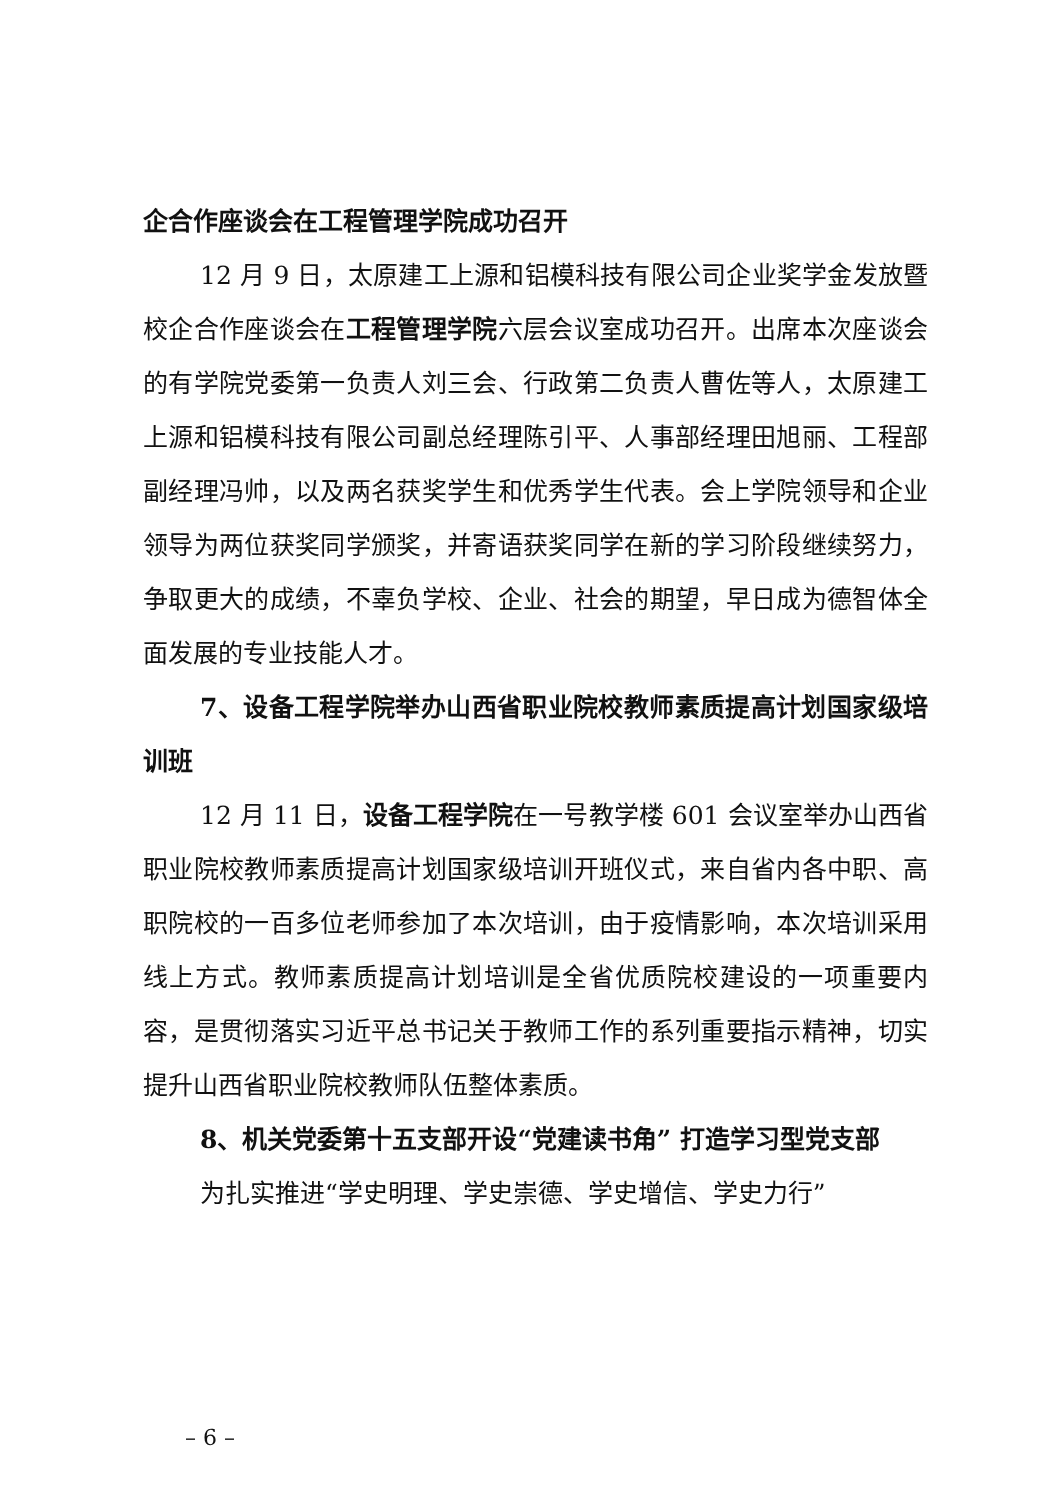企合作座谈会在工程管理学院成功召开
12 月 9 日，太原建工上源和铝模科技有限公司企业奖学金发放暨校企合作座谈会在工程管理学院六层会议室成功召开。出席本次座谈会的有学院党委第一负责人刘三会、行政第二负责人曹佐等人，太原建工上源和铝模科技有限公司副总经理陈引平、人事部经理田旭丽、工程部副经理冯帅，以及两名获奖学生和优秀学生代表。会上学院领导和企业领导为两位获奖同学颁奖，并寄语获奖同学在新的学习阶段继续努力，争取更大的成绩，不辜负学校、企业、社会的期望，早日成为德智体全面发展的专业技能人才。
7、设备工程学院举办山西省职业院校教师素质提高计划国家级培训班
12 月 11 日，设备工程学院在一号教学楼 601 会议室举办山西省职业院校教师素质提高计划国家级培训开班仪式，来自省内各中职、高职院校的一百多位老师参加了本次培训，由于疫情影响，本次培训采用线上方式。教师素质提高计划培训是全省优质院校建设的一项重要内容，是贯彻落实习近平总书记关于教师工作的系列重要指示精神，切实提升山西省职业院校教师队伍整体素质。
8、机关党委第十五支部开设“党建读书角” 打造学习型党支部
为扎实推进“学史明理、学史崇德、学史增信、学史力行”
– 6 –